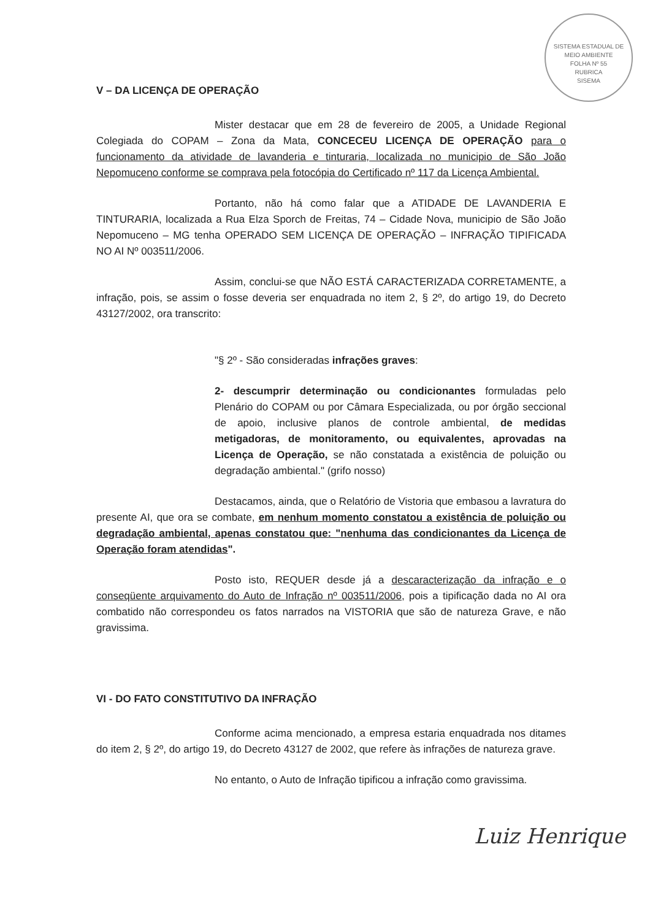SISTEMA ESTADUAL DE MEIO AMBIENTE
FOLHA Nº 55
RUBRICA
SISEMA
V – DA LICENÇA DE OPERAÇÃO
Mister destacar que em 28 de fevereiro de 2005, a Unidade Regional Colegiada do COPAM – Zona da Mata, CONCECEU LICENÇA DE OPERAÇÃO para o funcionamento da atividade de lavanderia e tinturaria, localizada no municipio de São João Nepomuceno conforme se comprava pela fotocópia do Certificado nº 117 da Licença Ambiental.
Portanto, não há como falar que a ATIDADE DE LAVANDERIA E TINTURARIA, localizada a Rua Elza Sporch de Freitas, 74 – Cidade Nova, municipio de São João Nepomuceno – MG tenha OPERADO SEM LICENÇA DE OPERAÇÃO – INFRAÇÃO TIPIFICADA NO AI Nº 003511/2006.
Assim, conclui-se que NÃO ESTÁ CARACTERIZADA CORRETAMENTE, a infração, pois, se assim o fosse deveria ser enquadrada no item 2, § 2º, do artigo 19, do Decreto 43127/2002, ora transcrito:
"§ 2º - São consideradas infrações graves:
2- descumprir determinação ou condicionantes formuladas pelo Plenário do COPAM ou por Câmara Especializada, ou por órgão seccional de apoio, inclusive planos de controle ambiental, de medidas metigadoras, de monitoramento, ou equivalentes, aprovadas na Licença de Operação, se não constatada a existência de poluição ou degradação ambiental." (grifo nosso)
Destacamos, ainda, que o Relatório de Vistoria que embasou a lavratura do presente AI, que ora se combate, em nenhum momento constatou a existência de poluição ou degradação ambiental, apenas constatou que: "nenhuma das condicionantes da Licença de Operação foram atendidas".
Posto isto, REQUER desde já a descaracterização da infração e o conseqüente arquivamento do Auto de Infração nº 003511/2006, pois a tipificação dada no AI ora combatido não correspondeu os fatos narrados na VISTORIA que são de natureza Grave, e não gravissima.
VI - DO FATO CONSTITUTIVO DA INFRAÇÃO
Conforme acima mencionado, a empresa estaria enquadrada nos ditames do item 2, § 2º, do artigo 19, do Decreto 43127 de 2002, que refere às infrações de natureza grave.
No entanto, o Auto de Infração tipificou a infração como gravissima.
Luiz Henrique